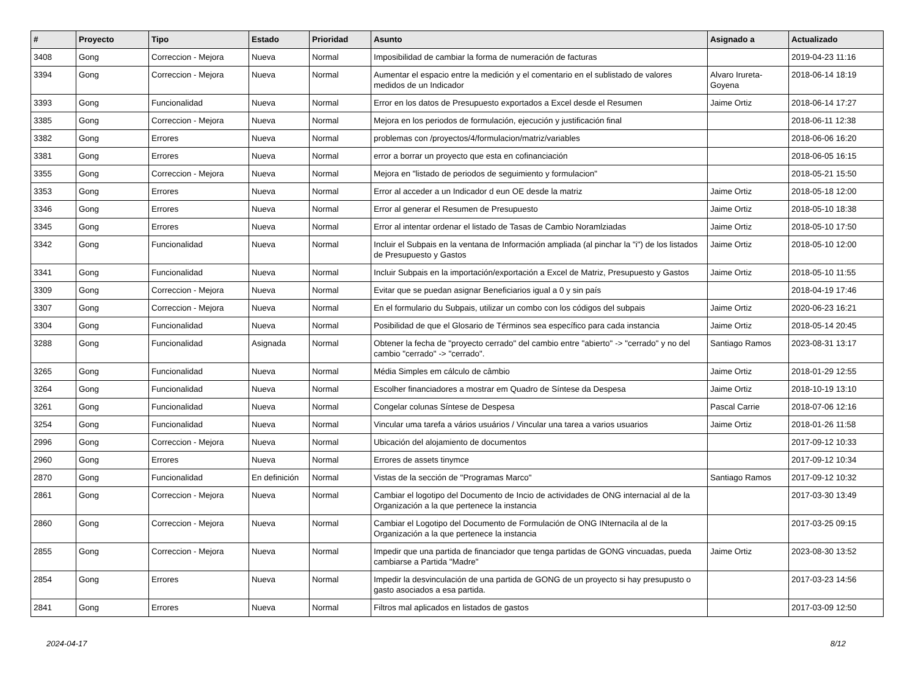| # | Proyecto | Tipo | Estado | Prioridad | Asunto | Asignado a | Actualizado |
| --- | --- | --- | --- | --- | --- | --- | --- |
| 3408 | Gong | Correccion - Mejora | Nueva | Normal | Imposibilidad de cambiar la forma de numeración de facturas | | 2019-04-23 11:16 |
| 3394 | Gong | Correccion - Mejora | Nueva | Normal | Aumentar el espacio entre la medición y el comentario en el sublistado de valores medidos de un Indicador | Alvaro Irureta-Goyena | 2018-06-14 18:19 |
| 3393 | Gong | Funcionalidad | Nueva | Normal | Error en los datos de Presupuesto exportados a Excel desde el Resumen | Jaime Ortiz | 2018-06-14 17:27 |
| 3385 | Gong | Correccion - Mejora | Nueva | Normal | Mejora en los periodos de formulación, ejecución y justificación final | | 2018-06-11 12:38 |
| 3382 | Gong | Errores | Nueva | Normal | problemas con /proyectos/4/formulacion/matriz/variables | | 2018-06-06 16:20 |
| 3381 | Gong | Errores | Nueva | Normal | error a borrar un proyecto que esta en cofinanciación | | 2018-06-05 16:15 |
| 3355 | Gong | Correccion - Mejora | Nueva | Normal | Mejora en "listado de periodos de seguimiento y formulacion" | | 2018-05-21 15:50 |
| 3353 | Gong | Errores | Nueva | Normal | Error al acceder a un Indicador d eun OE desde la matriz | Jaime Ortiz | 2018-05-18 12:00 |
| 3346 | Gong | Errores | Nueva | Normal | Error al generar el Resumen de Presupuesto | Jaime Ortiz | 2018-05-10 18:38 |
| 3345 | Gong | Errores | Nueva | Normal | Error al intentar ordenar el listado de Tasas de Cambio Noramlziadas | Jaime Ortiz | 2018-05-10 17:50 |
| 3342 | Gong | Funcionalidad | Nueva | Normal | Incluir el Subpais en la ventana de Información ampliada (al pinchar la "i") de los listados de Presupuesto y Gastos | Jaime Ortiz | 2018-05-10 12:00 |
| 3341 | Gong | Funcionalidad | Nueva | Normal | Incluir Subpais en la importación/exportación a Excel de Matriz, Presupuesto y Gastos | Jaime Ortiz | 2018-05-10 11:55 |
| 3309 | Gong | Correccion - Mejora | Nueva | Normal | Evitar que se puedan asignar Beneficiarios igual a 0 y sin país | | 2018-04-19 17:46 |
| 3307 | Gong | Correccion - Mejora | Nueva | Normal | En el formulario du Subpais, utilizar un combo con los códigos del subpais | Jaime Ortiz | 2020-06-23 16:21 |
| 3304 | Gong | Funcionalidad | Nueva | Normal | Posibilidad de que el Glosario de Términos sea específico para cada instancia | Jaime Ortiz | 2018-05-14 20:45 |
| 3288 | Gong | Funcionalidad | Asignada | Normal | Obtener la fecha de "proyecto cerrado" del cambio entre "abierto" -> "cerrado" y no del cambio "cerrado" -> "cerrado". | Santiago Ramos | 2023-08-31 13:17 |
| 3265 | Gong | Funcionalidad | Nueva | Normal | Média Simples em cálculo de câmbio | Jaime Ortiz | 2018-01-29 12:55 |
| 3264 | Gong | Funcionalidad | Nueva | Normal | Escolher financiadores a mostrar em Quadro de Síntese da Despesa | Jaime Ortiz | 2018-10-19 13:10 |
| 3261 | Gong | Funcionalidad | Nueva | Normal | Congelar colunas Síntese de Despesa | Pascal Carrie | 2018-07-06 12:16 |
| 3254 | Gong | Funcionalidad | Nueva | Normal | Vincular uma tarefa a vários usuários / Vincular una tarea a varios usuarios | Jaime Ortiz | 2018-01-26 11:58 |
| 2996 | Gong | Correccion - Mejora | Nueva | Normal | Ubicación del alojamiento de documentos | | 2017-09-12 10:33 |
| 2960 | Gong | Errores | Nueva | Normal | Errores de assets tinymce | | 2017-09-12 10:34 |
| 2870 | Gong | Funcionalidad | En definición | Normal | Vistas de la sección de "Programas Marco" | Santiago Ramos | 2017-09-12 10:32 |
| 2861 | Gong | Correccion - Mejora | Nueva | Normal | Cambiar el logotipo del Documento de Incio de actividades de ONG internacial al de la Organización a la que pertenece la instancia | | 2017-03-30 13:49 |
| 2860 | Gong | Correccion - Mejora | Nueva | Normal | Cambiar el Logotipo del Documento de Formulación de ONG INternacila al de la Organización a la que pertenece la instancia | | 2017-03-25 09:15 |
| 2855 | Gong | Correccion - Mejora | Nueva | Normal | Impedir que una partida de financiador que tenga partidas de GONG vincuadas, pueda cambiarse a Partida "Madre" | Jaime Ortiz | 2023-08-30 13:52 |
| 2854 | Gong | Errores | Nueva | Normal | Impedir la desvinculación de una partida de GONG de un proyecto si hay presupusto o gasto asociados a esa partida. | | 2017-03-23 14:56 |
| 2841 | Gong | Errores | Nueva | Normal | Filtros mal aplicados en listados de gastos | | 2017-03-09 12:50 |
2024-04-17 8/12